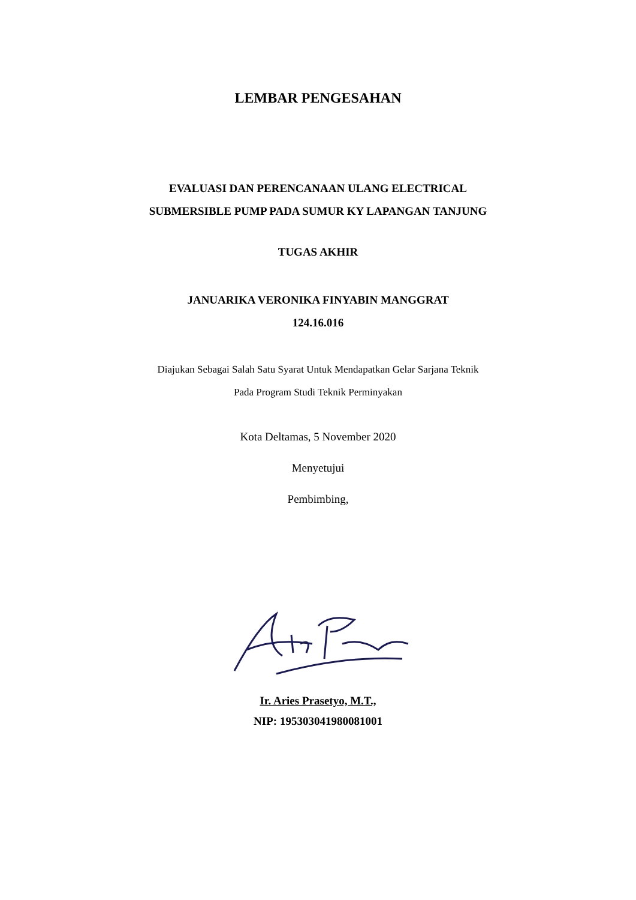LEMBAR PENGESAHAN
EVALUASI DAN PERENCANAAN ULANG ELECTRICAL
SUBMERSIBLE PUMP PADA SUMUR KY LAPANGAN TANJUNG
TUGAS AKHIR
JANUARIKA VERONIKA FINYABIN MANGGRAT
124.16.016
Diajukan Sebagai Salah Satu Syarat Untuk Mendapatkan Gelar Sarjana Teknik
Pada Program Studi Teknik Perminyakan
Kota Deltamas, 5 November 2020
Menyetujui
Pembimbing,
Ir. Aries Prasetyo, M.T.,
NIP: 195303041980081001